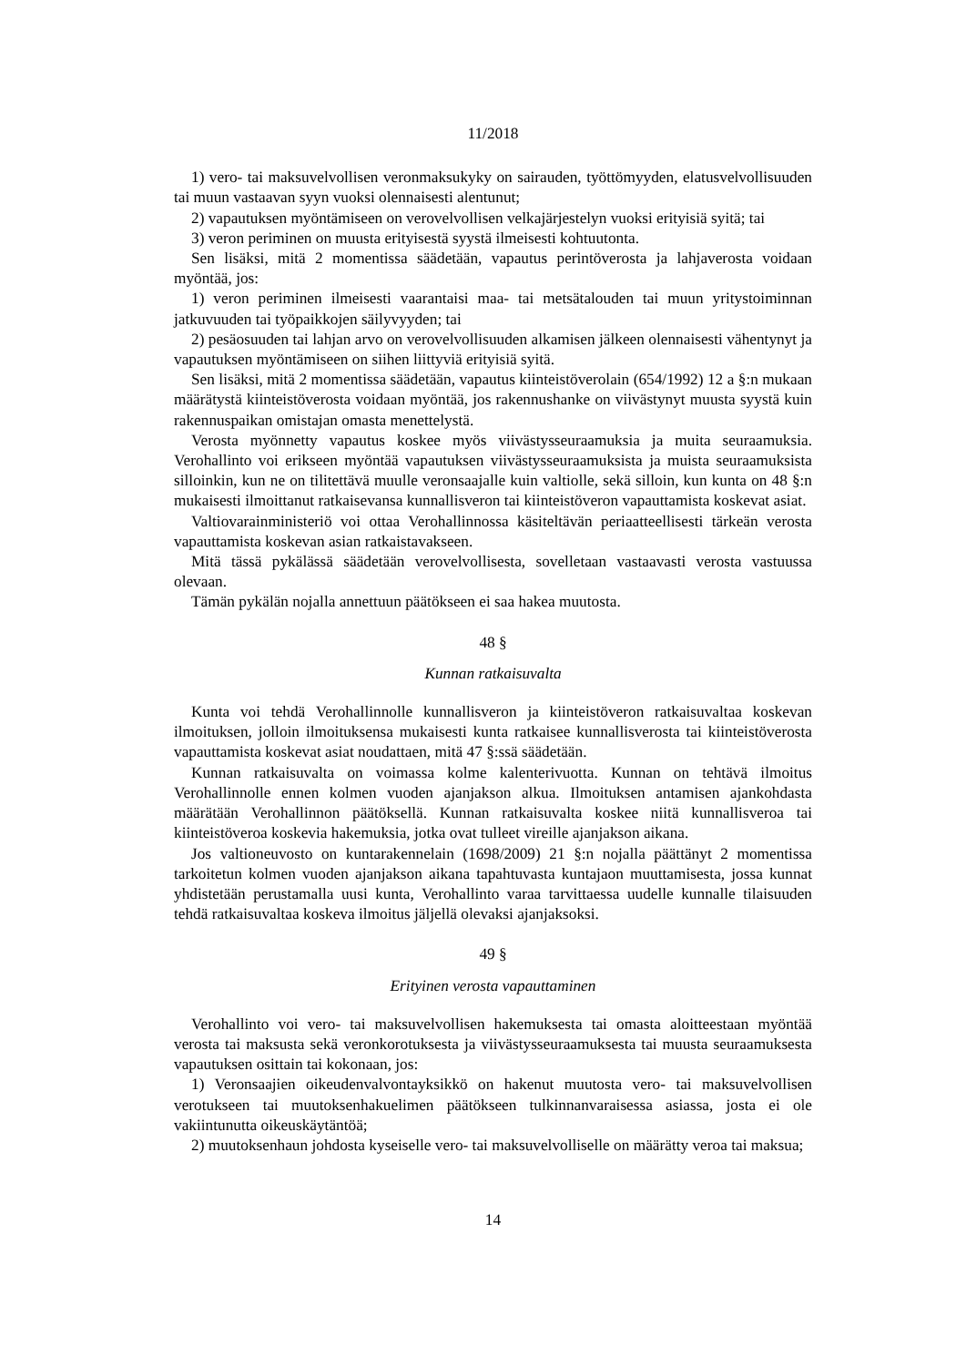11/2018
1) vero- tai maksuvelvollisen veronmaksukyky on sairauden, työttömyyden, elatusvelvollisuuden tai muun vastaavan syyn vuoksi olennaisesti alentunut;
2) vapautuksen myöntämiseen on verovelvollisen velkajärjestelyn vuoksi erityisiä syitä; tai
3) veron periminen on muusta erityisestä syystä ilmeisesti kohtuutonta.
Sen lisäksi, mitä 2 momentissa säädetään, vapautus perintöverosta ja lahjaverosta voidaan myöntää, jos:
1) veron periminen ilmeisesti vaarantaisi maa- tai metsätalouden tai muun yritystoiminnan jatkuvuuden tai työpaikkojen säilyvyyden; tai
2) pesäosuuden tai lahjan arvo on verovelvollisuuden alkamisen jälkeen olennaisesti vähentynyt ja vapautuksen myöntämiseen on siihen liittyviä erityisiä syitä.
Sen lisäksi, mitä 2 momentissa säädetään, vapautus kiinteistöverolain (654/1992) 12 a §:n mukaan määrätystä kiinteistöverosta voidaan myöntää, jos rakennushanke on viivästynyt muusta syystä kuin rakennuspaikan omistajan omasta menettelystä.
Verosta myönnetty vapautus koskee myös viivästysseuraamuksia ja muita seuraamuksia. Verohallinto voi erikseen myöntää vapautuksen viivästysseuraamuksista ja muista seuraamuksista silloinkin, kun ne on tilitettävä muulle veronsaajalle kuin valtiolle, sekä silloin, kun kunta on 48 §:n mukaisesti ilmoittanut ratkaisevansa kunnallisveron tai kiinteistöveron vapauttamista koskevat asiat.
Valtiovarainministeriö voi ottaa Verohallinnossa käsiteltävän periaatteellisesti tärkeän verosta vapauttamista koskevan asian ratkaistavakseen.
Mitä tässä pykälässä säädetään verovelvollisesta, sovelletaan vastaavasti verosta vastuussa olevaan.
Tämän pykälän nojalla annettuun päätökseen ei saa hakea muutosta.
48 §
Kunnan ratkaisuvalta
Kunta voi tehdä Verohallinnolle kunnallisveron ja kiinteistöveron ratkaisuvaltaa koskevan ilmoituksen, jolloin ilmoituksensa mukaisesti kunta ratkaisee kunnallisverosta tai kiinteistöverosta vapauttamista koskevat asiat noudattaen, mitä 47 §:ssä säädetään.
Kunnan ratkaisuvalta on voimassa kolme kalenterivuotta. Kunnan on tehtävä ilmoitus Verohallinnolle ennen kolmen vuoden ajanjakson alkua. Ilmoituksen antamisen ajankohdasta määrätään Verohallinnon päätöksellä. Kunnan ratkaisuvalta koskee niitä kunnallisveroa tai kiinteistöveroa koskevia hakemuksia, jotka ovat tulleet vireille ajanjakson aikana.
Jos valtioneuvosto on kuntarakennelain (1698/2009) 21 §:n nojalla päättänyt 2 momentissa tarkoitetun kolmen vuoden ajanjakson aikana tapahtuvasta kuntajaon muuttamisesta, jossa kunnat yhdistetään perustamalla uusi kunta, Verohallinto varaa tarvittaessa uudelle kunnalle tilaisuuden tehdä ratkaisuvaltaa koskeva ilmoitus jäljellä olevaksi ajanjaksoksi.
49 §
Erityinen verosta vapauttaminen
Verohallinto voi vero- tai maksuvelvollisen hakemuksesta tai omasta aloitteestaan myöntää verosta tai maksusta sekä veronkorotuksesta ja viivästysseuraamuksesta tai muusta seuraamuksesta vapautuksen osittain tai kokonaan, jos:
1) Veronsaajien oikeudenvalvontayksikkö on hakenut muutosta vero- tai maksuvelvollisen verotukseen tai muutoksenhakuelimen päätökseen tulkinnanvaraisessa asiassa, josta ei ole vakiintunutta oikeuskäytäntöä;
2) muutoksenhaun johdosta kyseiselle vero- tai maksuvelvolliselle on määrätty veroa tai maksua;
14